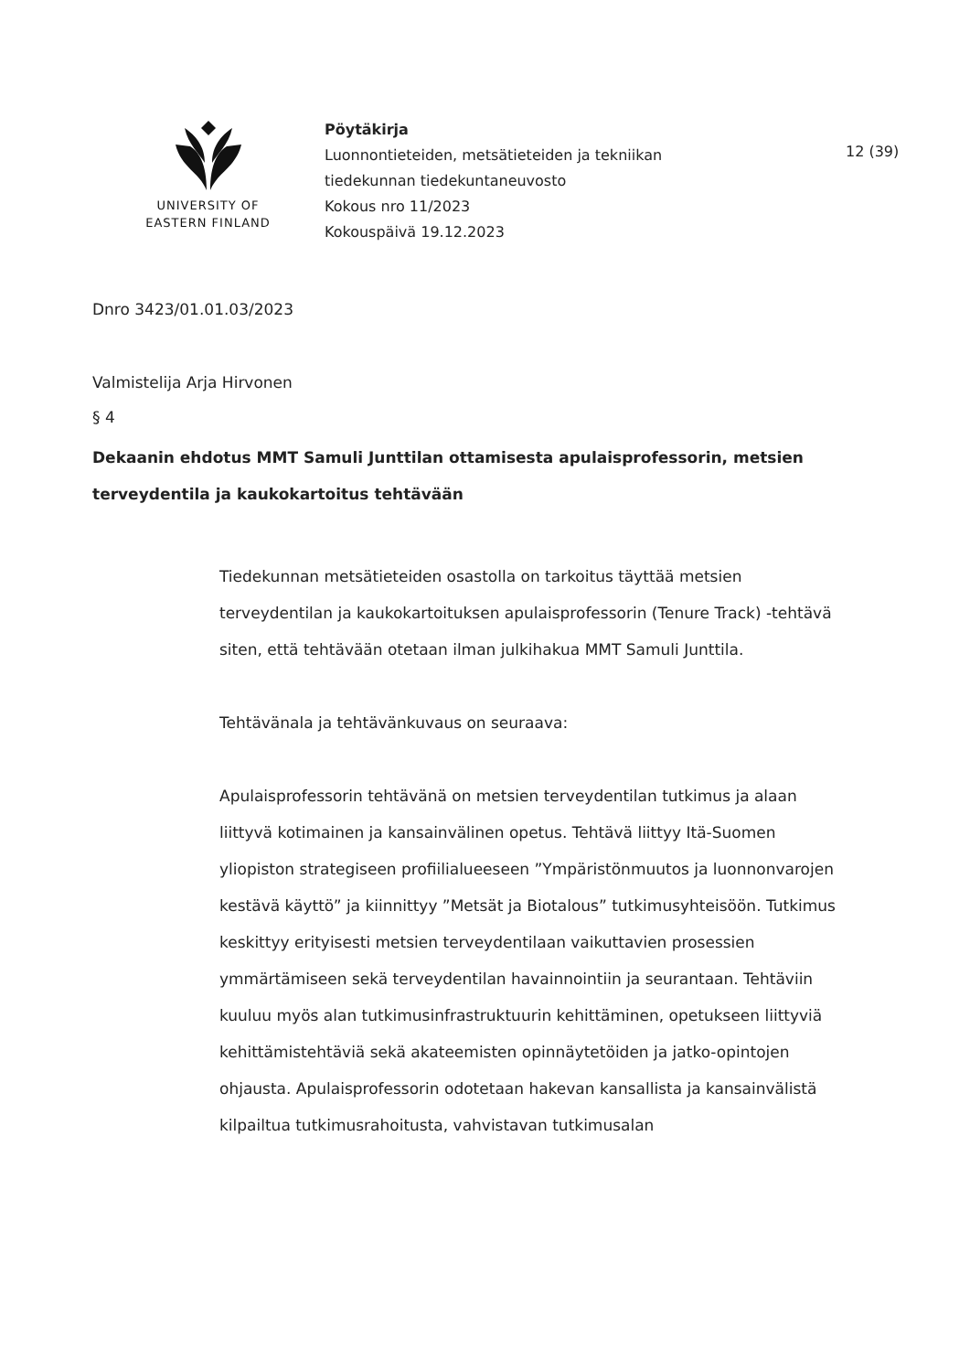UNIVERSITY OF
EASTERN FINLAND
Pöytäkirja
Luonnontieteiden, metsätieteiden ja tekniikan
tiedekunnan tiedekuntaneuvosto
Kokous nro 11/2023
Kokouspäivä 19.12.2023
12 (39)
Dnro 3423/01.01.03/2023
Valmistelija Arja Hirvonen
§ 4
Dekaanin ehdotus MMT Samuli Junttilan ottamisesta apulaisprofessorin, metsien terveydentila ja kaukokartoitus tehtävään
Tiedekunnan metsätieteiden osastolla on tarkoitus täyttää metsien terveydentilan ja kaukokartoituksen apulaisprofessorin (Tenure Track) -tehtävä siten, että tehtävään otetaan ilman julkihakua MMT Samuli Junttila.
Tehtävänala ja tehtävänkuvaus on seuraava:
Apulaisprofessorin tehtävänä on metsien terveydentilan tutkimus ja alaan liittyvä kotimainen ja kansainvälinen opetus. Tehtävä liittyy Itä-Suomen yliopiston strategiseen profiilialueeseen ”Ympäristönmuutos ja luonnonvarojen kestävä käyttö” ja kiinnittyy ”Metsät ja Biotalous” tutkimusyhteisöön. Tutkimus keskittyy erityisesti metsien terveydentilaan vaikuttavien prosessien ymmärtämiseen sekä terveydentilan havainnointiin ja seurantaan. Tehtäviin kuuluu myös alan tutkimusinfrastruktuurin kehittäminen, opetukseen liittyviä kehittämistehtäviä sekä akateemisten opinnäytetöiden ja jatko-opintojen ohjausta. Apulaisprofessorin odotetaan hakevan kansallista ja kansainvälistä kilpailtua tutkimusrahoitusta, vahvistavan tutkimusalan